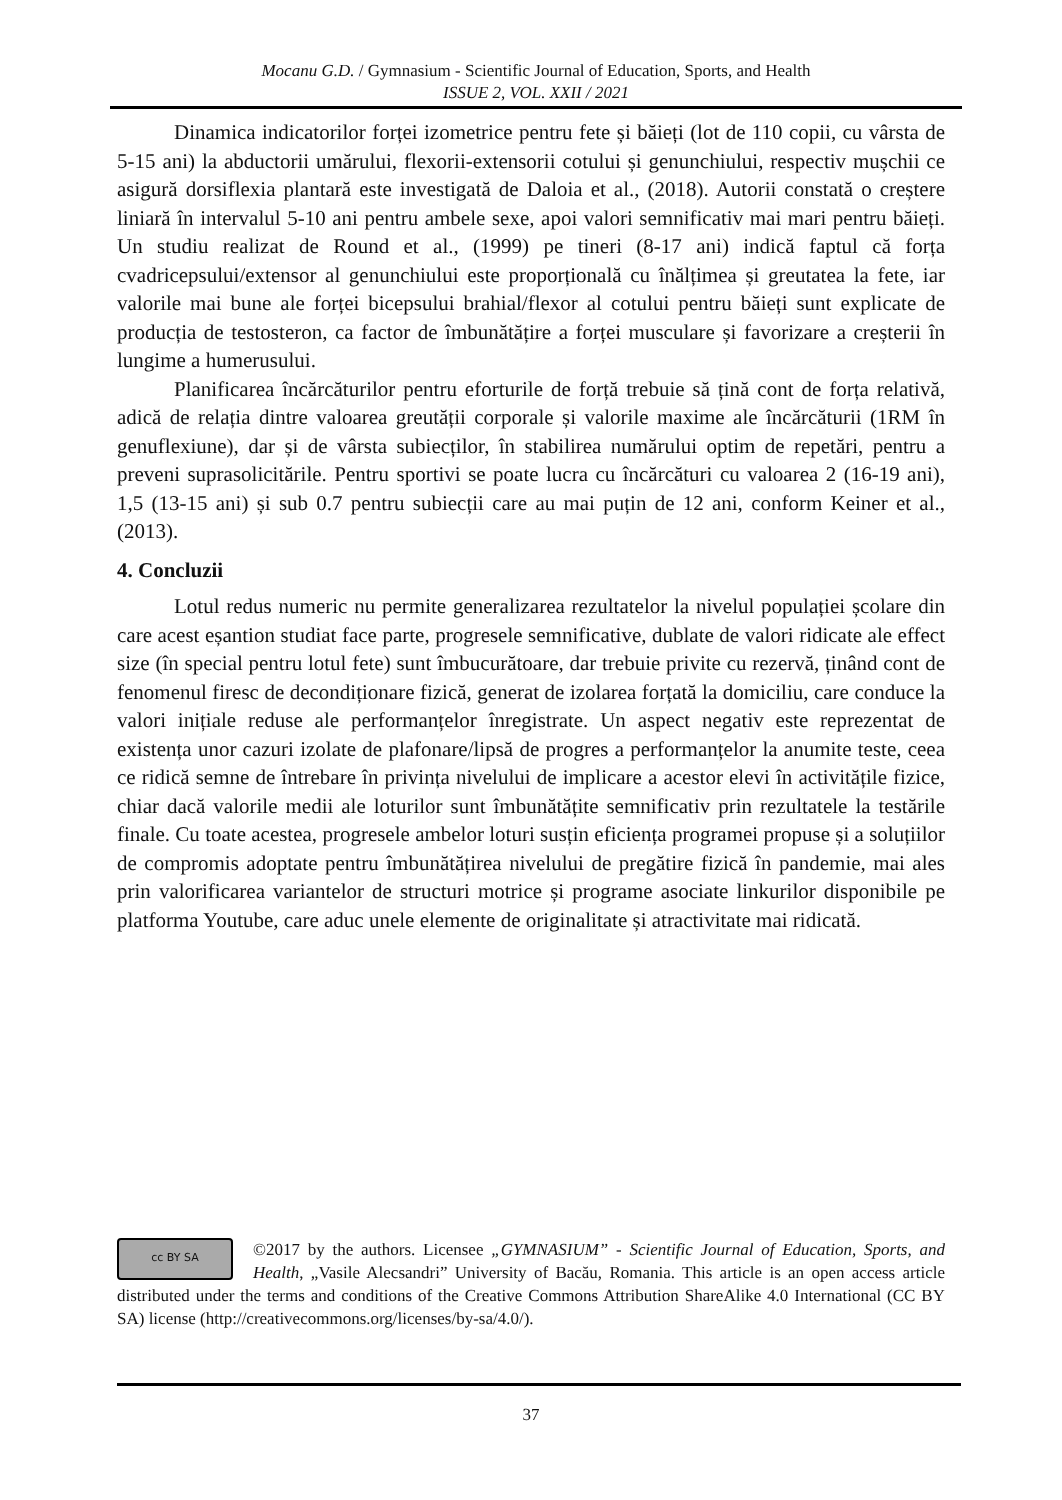Mocanu G.D. / Gymnasium - Scientific Journal of Education, Sports, and Health
ISSUE 2, VOL. XXII / 2021
Dinamica indicatorilor forței izometrice pentru fete și băieți (lot de 110 copii, cu vârsta de 5-15 ani) la abductorii umărului, flexorii-extensorii cotului și genunchiului, respectiv mușchii ce asigură dorsiflexia plantară este investigată de Daloia et al., (2018). Autorii constată o creștere liniară în intervalul 5-10 ani pentru ambele sexe, apoi valori semnificativ mai mari pentru băieți. Un studiu realizat de Round et al., (1999) pe tineri (8-17 ani) indică faptul că forța cvadricepsului/extensor al genunchiului este proporțională cu înălțimea și greutatea la fete, iar valorile mai bune ale forței bicepsului brahial/flexor al cotului pentru băieți sunt explicate de producția de testosteron, ca factor de îmbunătățire a forței musculare și favorizare a creșterii în lungime a humerusului.
Planificarea încărcăturilor pentru eforturile de forță trebuie să țină cont de forța relativă, adică de relația dintre valoarea greutății corporale și valorile maxime ale încărcăturii (1RM în genuflexiune), dar și de vârsta subiecților, în stabilirea numărului optim de repetări, pentru a preveni suprasolicitările. Pentru sportivi se poate lucra cu încărcături cu valoarea 2 (16-19 ani), 1,5 (13-15 ani) și sub 0.7 pentru subiecții care au mai puțin de 12 ani, conform Keiner et al., (2013).
4. Concluzii
Lotul redus numeric nu permite generalizarea rezultatelor la nivelul populației școlare din care acest eșantion studiat face parte, progresele semnificative, dublate de valori ridicate ale effect size (în special pentru lotul fete) sunt îmbucurătoare, dar trebuie privite cu rezervă, ținând cont de fenomenul firesc de decondiționare fizică, generat de izolarea forțată la domiciliu, care conduce la valori inițiale reduse ale performanțelor înregistrate. Un aspect negativ este reprezentat de existența unor cazuri izolate de plafonare/lipsă de progres a performanțelor la anumite teste, ceea ce ridică semne de întrebare în privința nivelului de implicare a acestor elevi în activitățile fizice, chiar dacă valorile medii ale loturilor sunt îmbunătățite semnificativ prin rezultatele la testările finale. Cu toate acestea, progresele ambelor loturi susțin eficiența programei propuse și a soluțiilor de compromis adoptate pentru îmbunătățirea nivelului de pregătire fizică în pandemie, mai ales prin valorificarea variantelor de structuri motrice și programe asociate linkurilor disponibile pe platforma Youtube, care aduc unele elemente de originalitate și atractivitate mai ridicată.
cc BY SA
©2017 by the authors. Licensee „GYMNASIUM” - Scientific Journal of Education, Sports, and Health, „Vasile Alecsandri” University of Bacău, Romania. This article is an open access article distributed under the terms and conditions of the Creative Commons Attribution ShareAlike 4.0 International (CC BY SA) license (http://creativecommons.org/licenses/by-sa/4.0/).
37